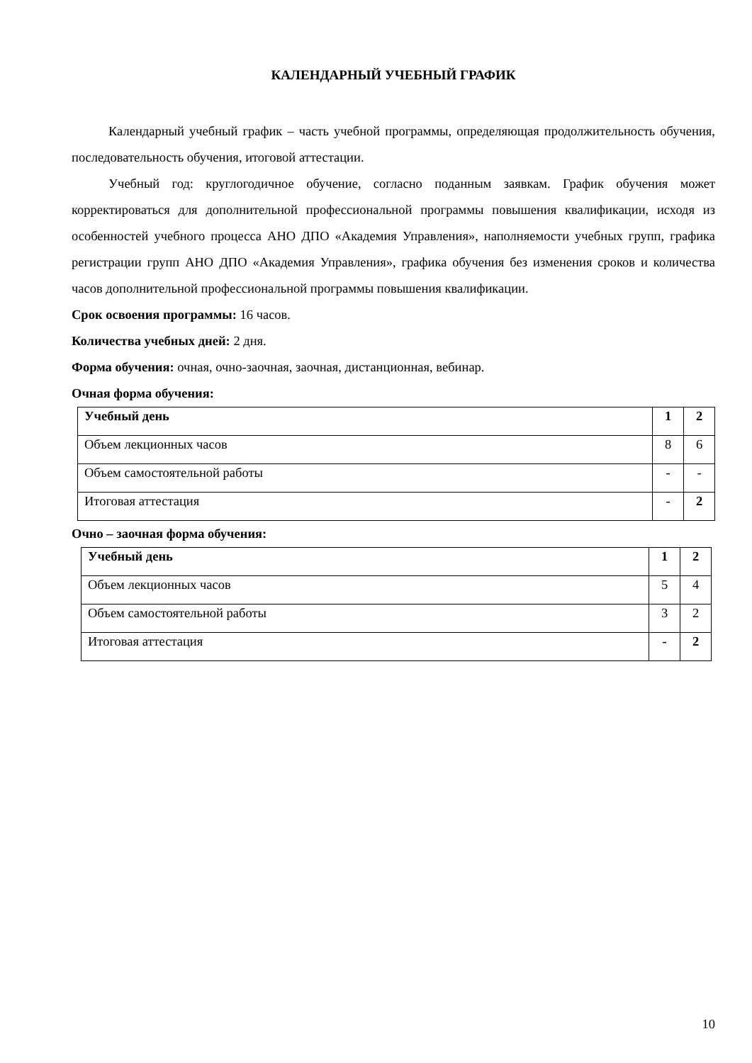КАЛЕНДАРНЫЙ УЧЕБНЫЙ ГРАФИК
Календарный учебный график – часть учебной программы, определяющая продолжительность обучения, последовательность обучения, итоговой аттестации.
Учебный год: круглогодичное обучение, согласно поданным заявкам. График обучения может корректироваться для дополнительной профессиональной программы повышения квалификации, исходя из особенностей учебного процесса АНО ДПО «Академия Управления», наполняемости учебных групп, графика регистрации групп АНО ДПО «Академия Управления», графика обучения без изменения сроков и количества часов дополнительной профессиональной программы повышения квалификации.
Срок освоения программы: 16 часов.
Количества учебных дней: 2 дня.
Форма обучения: очная, очно-заочная, заочная, дистанционная, вебинар.
Очная форма обучения:
| Учебный день | 1 | 2 |
| Объем лекционных часов | 8 | 6 |
| Объем самостоятельной работы | - | - |
| Итоговая аттестация | - | 2 |
Очно – заочная форма обучения:
| Учебный день | 1 | 2 |
| Объем лекционных часов | 5 | 4 |
| Объем самостоятельной работы | 3 | 2 |
| Итоговая аттестация | - | 2 |
10